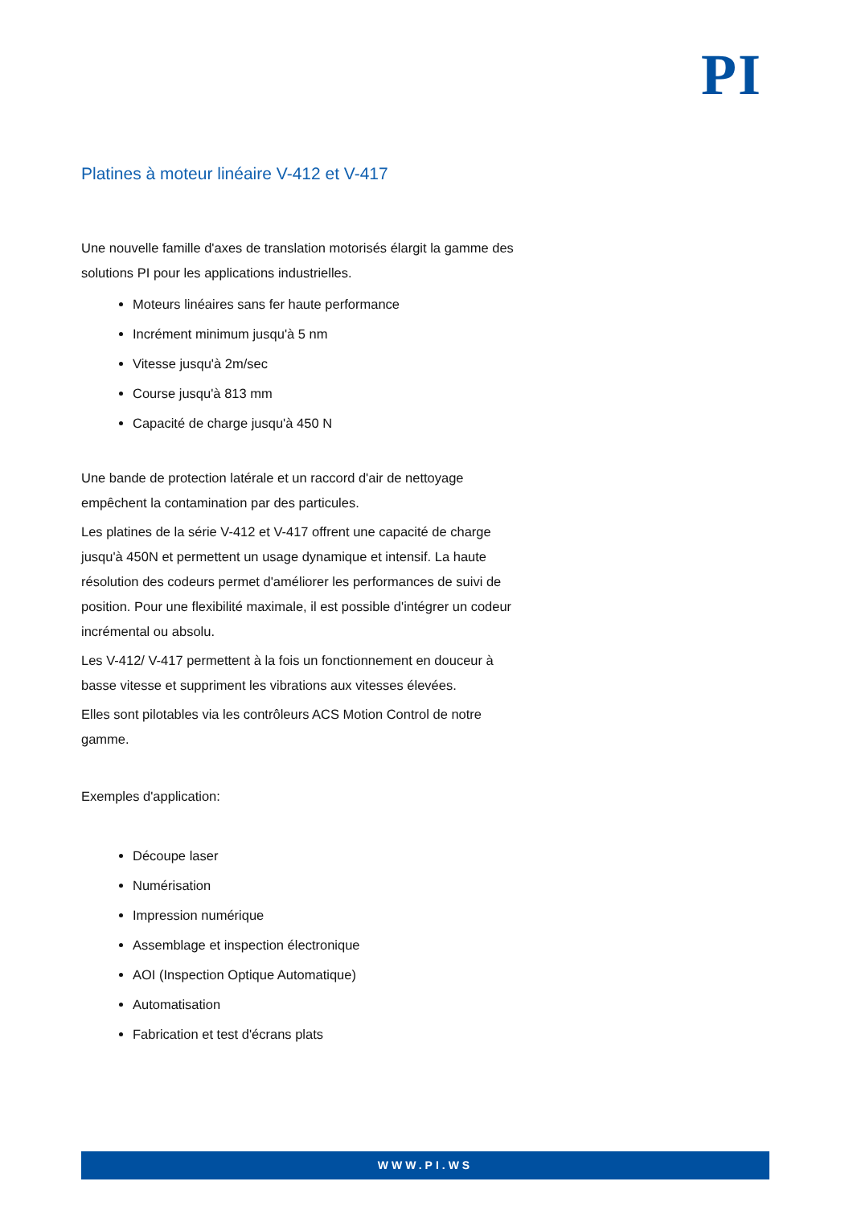PI
Platines à moteur linéaire V-412 et V-417
Une nouvelle famille d'axes de translation motorisés élargit la gamme des solutions PI pour les applications industrielles.
Moteurs linéaires sans fer haute performance
Incrément minimum jusqu'à 5 nm
Vitesse jusqu'à 2m/sec
Course jusqu'à 813 mm
Capacité de charge jusqu'à 450 N
Une bande de protection latérale et un raccord d'air de nettoyage empêchent la contamination par des particules.
Les platines de la série V-412 et V-417 offrent une capacité de charge jusqu'à 450N et permettent un usage dynamique et intensif. La haute résolution des codeurs permet d'améliorer les performances de suivi de position. Pour une flexibilité maximale, il est possible d'intégrer un codeur incrémental ou absolu.
Les V-412/ V-417 permettent à la fois un fonctionnement en douceur à basse vitesse et suppriment les vibrations aux vitesses élevées.
Elles sont pilotables via les contrôleurs ACS Motion Control de notre gamme.
Exemples d'application:
Découpe laser
Numérisation
Impression numérique
Assemblage et inspection électronique
AOI (Inspection Optique Automatique)
Automatisation
Fabrication et test d'écrans plats
WWW.PI.WS